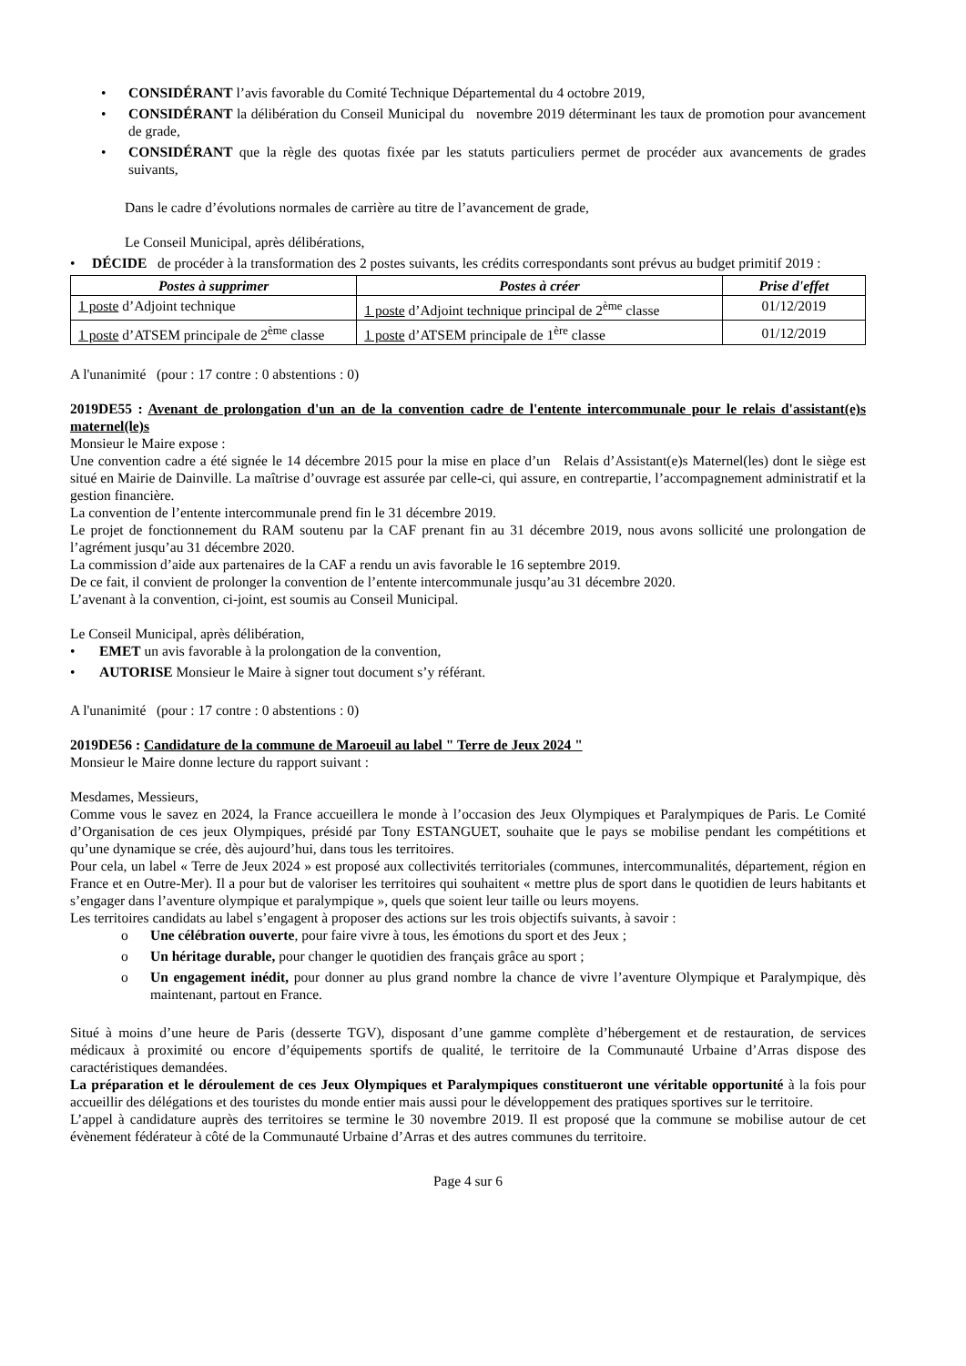• CONSIDÉRANT l’avis favorable du Comité Technique Départemental du 4 octobre 2019,
• CONSIDÉRANT la délibération du Conseil Municipal du novembre 2019 déterminant les taux de promotion pour avancement de grade,
• CONSIDÉRANT que la règle des quotas fixée par les statuts particuliers permet de procéder aux avancements de grades suivants,
Dans le cadre d’évolutions normales de carrière au titre de l’avancement de grade,
Le Conseil Municipal, après délibérations,
• DÉCIDE de procéder à la transformation des 2 postes suivants, les crédits correspondants sont prévus au budget primitif 2019 :
| Postes à supprimer | Postes à créer | Prise d'effet |
| --- | --- | --- |
| 1 poste d’Adjoint technique | 1 poste d’Adjoint technique principal de 2<sup>ème</sup> classe | 01/12/2019 |
| 1 poste d’ATSEM principale de 2<sup>ème</sup> classe | 1 poste d’ATSEM principale de 1<sup>ère</sup> classe | 01/12/2019 |
A l'unanimité (pour : 17 contre : 0 abstentions : 0)
2019DE55 : Avenant de prolongation d'un an de la convention cadre de l'entente intercommunale pour le relais d'assistant(e)s maternel(le)s
Monsieur le Maire expose :
Une convention cadre a été signée le 14 décembre 2015 pour la mise en place d’un Relais d’Assistant(e)s Maternel(les) dont le siège est situé en Mairie de Dainville. La maîtrise d’ouvrage est assurée par celle-ci, qui assure, en contrepartie, l’accompagnement administratif et la gestion financière.
La convention de l’entente intercommunale prend fin le 31 décembre 2019.
Le projet de fonctionnement du RAM soutenu par la CAF prenant fin au 31 décembre 2019, nous avons sollicité une prolongation de l’agrément jusqu’au 31 décembre 2020.
La commission d’aide aux partenaires de la CAF a rendu un avis favorable le 16 septembre 2019.
De ce fait, il convient de prolonger la convention de l’entente intercommunale jusqu’au 31 décembre 2020.
L’avenant à la convention, ci-joint, est soumis au Conseil Municipal.
Le Conseil Municipal, après délibération,
• EMET un avis favorable à la prolongation de la convention,
• AUTORISE Monsieur le Maire à signer tout document s’y référant.
A l'unanimité (pour : 17 contre : 0 abstentions : 0)
2019DE56 : Candidature de la commune de Maroeuil au label " Terre de Jeux 2024 "
Monsieur le Maire donne lecture du rapport suivant :
Mesdames, Messieurs,
Comme vous le savez en 2024, la France accueillera le monde à l’occasion des Jeux Olympiques et Paralympiques de Paris. Le Comité d’Organisation de ces jeux Olympiques, présidé par Tony ESTANGUET, souhaite que le pays se mobilise pendant les compétitions et qu’une dynamique se crée, dès aujourd’hui, dans tous les territoires.
Pour cela, un label « Terre de Jeux 2024 » est proposé aux collectivités territoriales (communes, intercommunalités, département, région en France et en Outre-Mer). Il a pour but de valoriser les territoires qui souhaitent « mettre plus de sport dans le quotidien de leurs habitants et s’engager dans l’aventure olympique et paralympique », quels que soient leur taille ou leurs moyens.
Les territoires candidats au label s’engagent à proposer des actions sur les trois objectifs suivants, à savoir :
o Une célébration ouverte, pour faire vivre à tous, les émotions du sport et des Jeux ;
o Un héritage durable, pour changer le quotidien des français grâce au sport ;
o Un engagement inédit, pour donner au plus grand nombre la chance de vivre l’aventure Olympique et Paralympique, dès maintenant, partout en France.
Situé à moins d’une heure de Paris (desserte TGV), disposant d’une gamme complète d’hébergement et de restauration, de services médicaux à proximité ou encore d’équipements sportifs de qualité, le territoire de la Communauté Urbaine d’Arras dispose des caractéristiques demandées.
La préparation et le déroulement de ces Jeux Olympiques et Paralympiques constitueront une véritable opportunité à la fois pour accueillir des délégations et des touristes du monde entier mais aussi pour le développement des pratiques sportives sur le territoire.
L’appel à candidature auprès des territoires se termine le 30 novembre 2019. Il est proposé que la commune se mobilise autour de cet évènement fédérateur à côté de la Communauté Urbaine d’Arras et des autres communes du territoire.
Page 4 sur 6